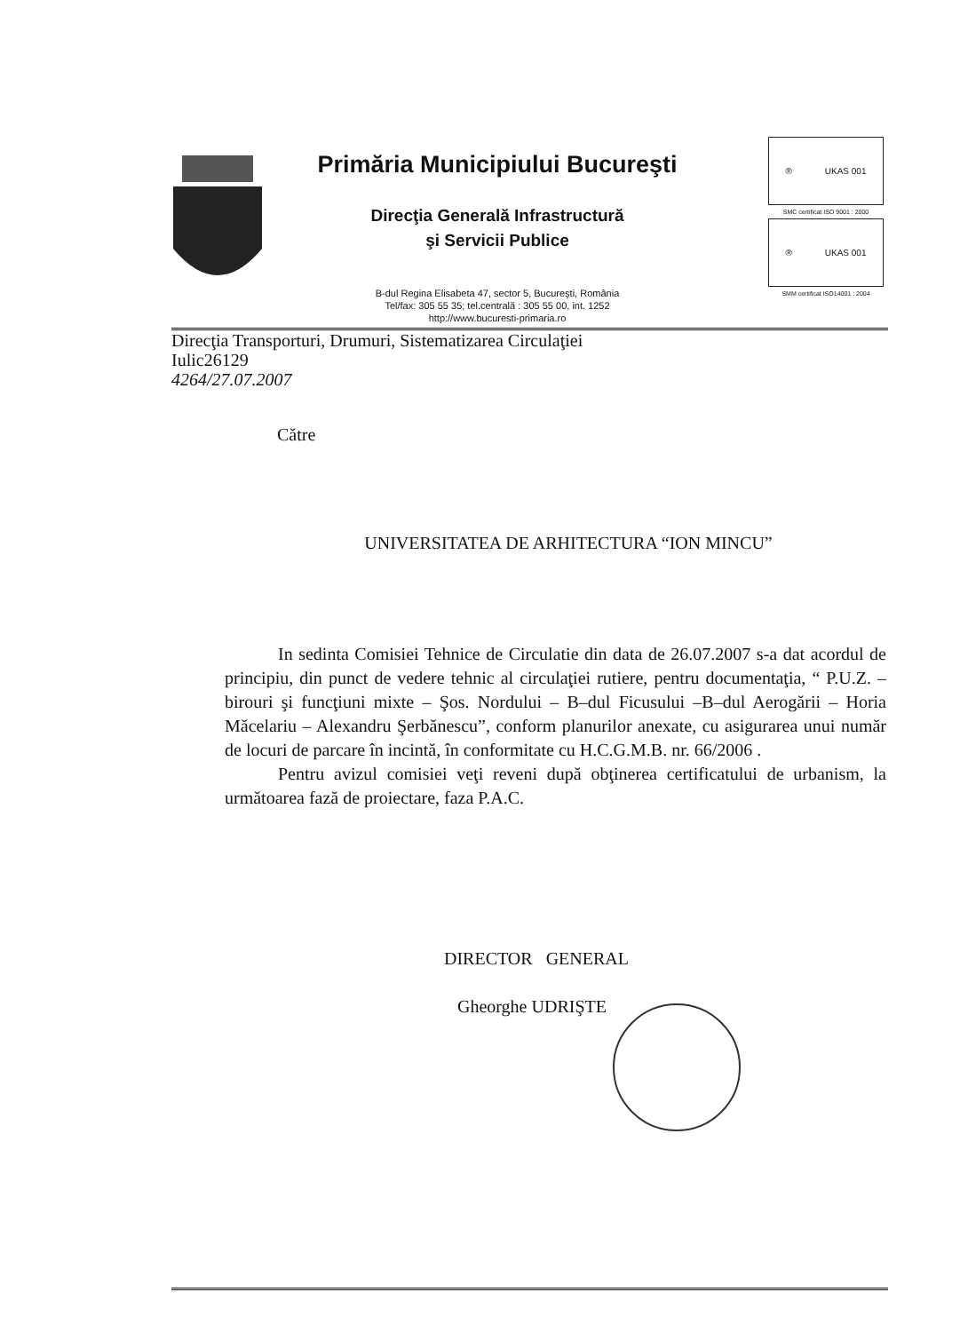Primăria Municipiului Bucureşti
Direcţia Generală Infrastructură
şi Servicii Publice
B-dul Regina Elisabeta 47, sector 5, Bucureşti, România
Tel/fax: 305 55 35; tel.centrală : 305 55 00, int. 1252
http://www.bucuresti-primaria.ro
® UKAS 001
SMC certificat ISO 9001 : 2000
® UKAS 001
SMM certificat ISO14001 : 2004
Direcţia Transporturi, Drumuri, Sistematizarea Circulaţiei
Iulic26129
4264/27.07.2007
Către
UNIVERSITATEA DE ARHITECTURA “ION MINCU”
In sedinta Comisiei Tehnice de Circulatie din data de 26.07.2007 s-a dat acordul de principiu, din punct de vedere tehnic al circulaţiei rutiere, pentru documentaţia, “ P.U.Z. – birouri şi funcţiuni mixte – Şos. Nordului – B–dul Ficusului –B–dul Aerogării – Horia Măcelariu – Alexandru Şerbănescu”, conform planurilor anexate, cu asigurarea unui număr de locuri de parcare în incintă, în conformitate cu H.C.G.M.B. nr. 66/2006 .
Pentru avizul comisiei veţi reveni după obţinerea certificatului de urbanism, la următoarea fază de proiectare, faza P.A.C.
DIRECTOR GENERAL
Gheorghe UDRIŞTE